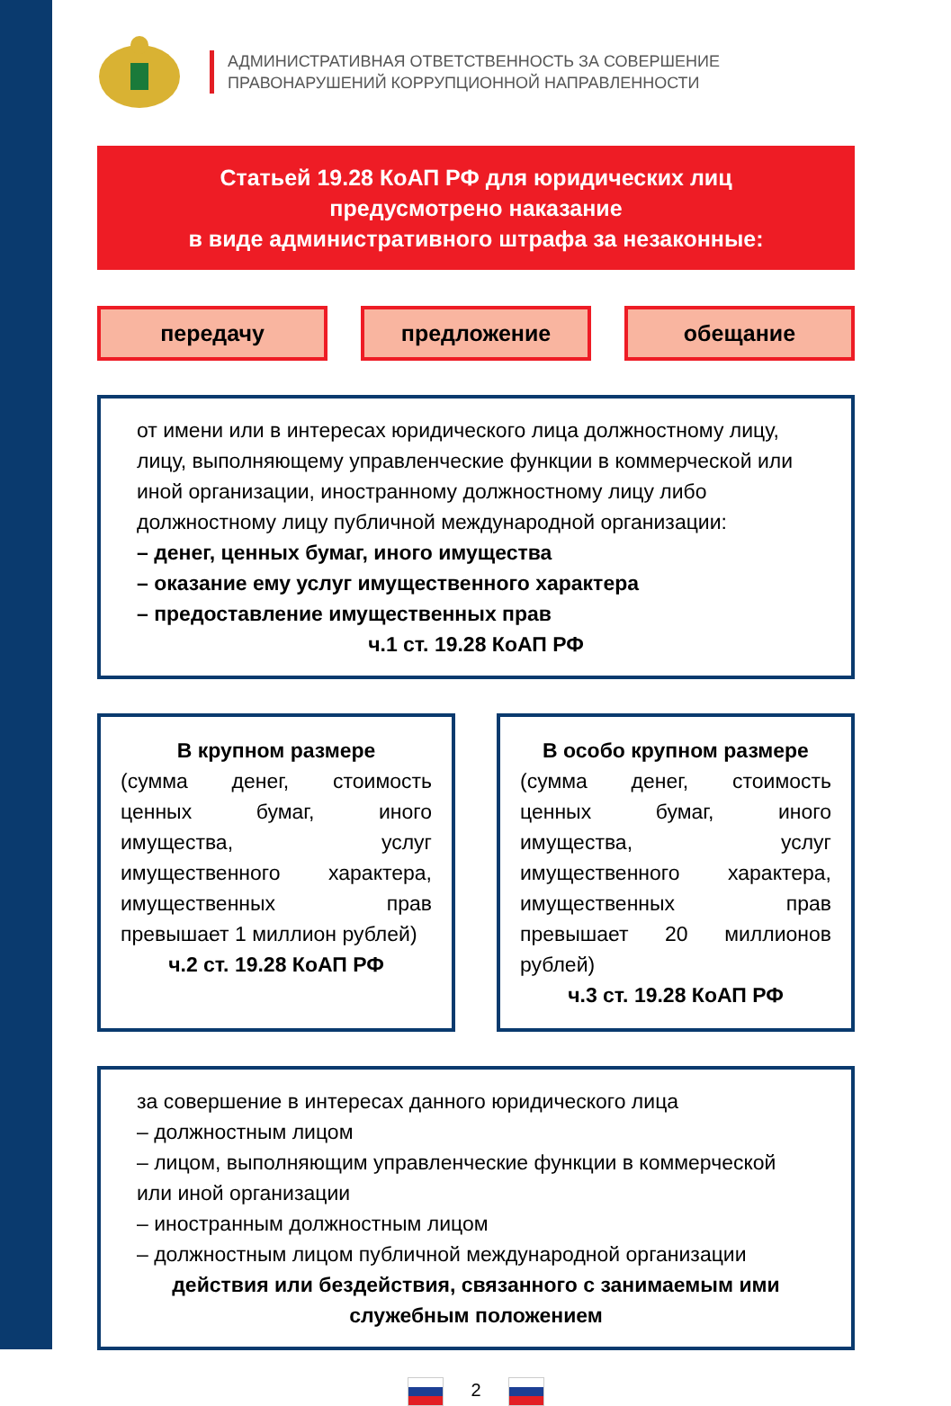АДМИНИСТРАТИВНАЯ ОТВЕТСТВЕННОСТЬ ЗА СОВЕРШЕНИЕ
ПРАВОНАРУШЕНИЙ КОРРУПЦИОННОЙ НАПРАВЛЕННОСТИ
Статьей 19.28 КоАП РФ для юридических лиц
предусмотрено наказание
в виде административного штрафа за незаконные:
передачу предложение обещание
от имени или в интересах юридического лица должностному лицу, лицу, выполняющему управленческие функции в коммерческой или иной организации, иностранному должностному лицу либо должностному лицу публичной международной организации:
– денег, ценных бумаг, иного имущества
– оказание ему услуг имущественного характера
– предоставление имущественных прав
ч.1 ст. 19.28 КоАП РФ
В крупном размере
(сумма денег, стоимость ценных бумаг, иного имущества, услуг имущественного характера, имущественных прав превышает 1 миллион рублей)
ч.2 ст. 19.28 КоАП РФ
В особо крупном размере
(сумма денег, стоимость ценных бумаг, иного имущества, услуг имущественного характера, имущественных прав превышает 20 миллионов рублей)
ч.3 ст. 19.28 КоАП РФ
за совершение в интересах данного юридического лица
– должностным лицом
– лицом, выполняющим управленческие функции в коммерческой или иной организации
– иностранным должностным лицом
– должностным лицом публичной международной организации
действия или бездействия, связанного с занимаемым ими служебным положением
2